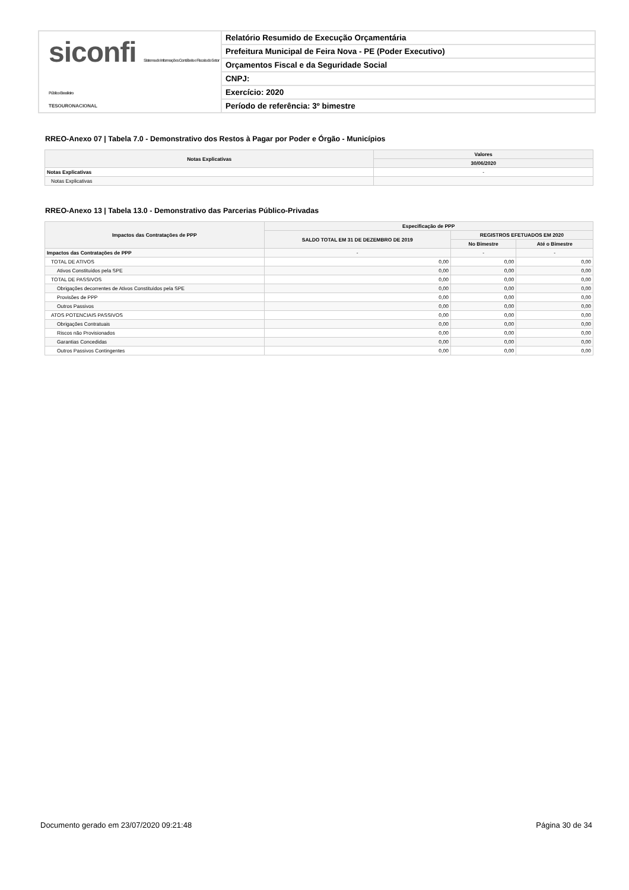siconfi Sistema de Informações Contábeis e Fiscais do Setor Público Brasileiro
TESOURONACIONAL
Relatório Resumido de Execução Orçamentária
Prefeitura Municipal de Feira Nova - PE (Poder Executivo)
Orçamentos Fiscal e da Seguridade Social
CNPJ:
Exercício: 2020
Período de referência: 3º bimestre
RREO-Anexo 07 | Tabela 7.0 - Demonstrativo dos Restos à Pagar por Poder e Órgão - Municípios
| Notas Explicativas | Valores |
| --- | --- |
| | 30/06/2020 |
| Notas Explicativas | - |
| Notas Explicativas | |
RREO-Anexo 13 | Tabela 13.0 - Demonstrativo das Parcerias Público-Privadas
| Impactos das Contratações de PPP | Especificação de PPP | | |
| --- | --- | --- | --- |
| | SALDO TOTAL EM 31 DE DEZEMBRO DE 2019 | REGISTROS EFETUADOS EM 2020 | |
| | | No Bimestre | Até o Bimestre |
| Impactos das Contratações de PPP | - | - | - |
| TOTAL DE ATIVOS | 0,00 | 0,00 | 0,00 |
| Ativos Constituídos pela SPE | 0,00 | 0,00 | 0,00 |
| TOTAL DE PASSIVOS | 0,00 | 0,00 | 0,00 |
| Obrigações decorrentes de Ativos Constituídos pela SPE | 0,00 | 0,00 | 0,00 |
| Provisões de PPP | 0,00 | 0,00 | 0,00 |
| Outros Passivos | 0,00 | 0,00 | 0,00 |
| ATOS POTENCIAIS PASSIVOS | 0,00 | 0,00 | 0,00 |
| Obrigações Contratuais | 0,00 | 0,00 | 0,00 |
| Riscos não Provisionados | 0,00 | 0,00 | 0,00 |
| Garantias Concedidas | 0,00 | 0,00 | 0,00 |
| Outros Passivos Contingentes | 0,00 | 0,00 | 0,00 |
Documento gerado em 23/07/2020 09:21:48 Página 30 de 34